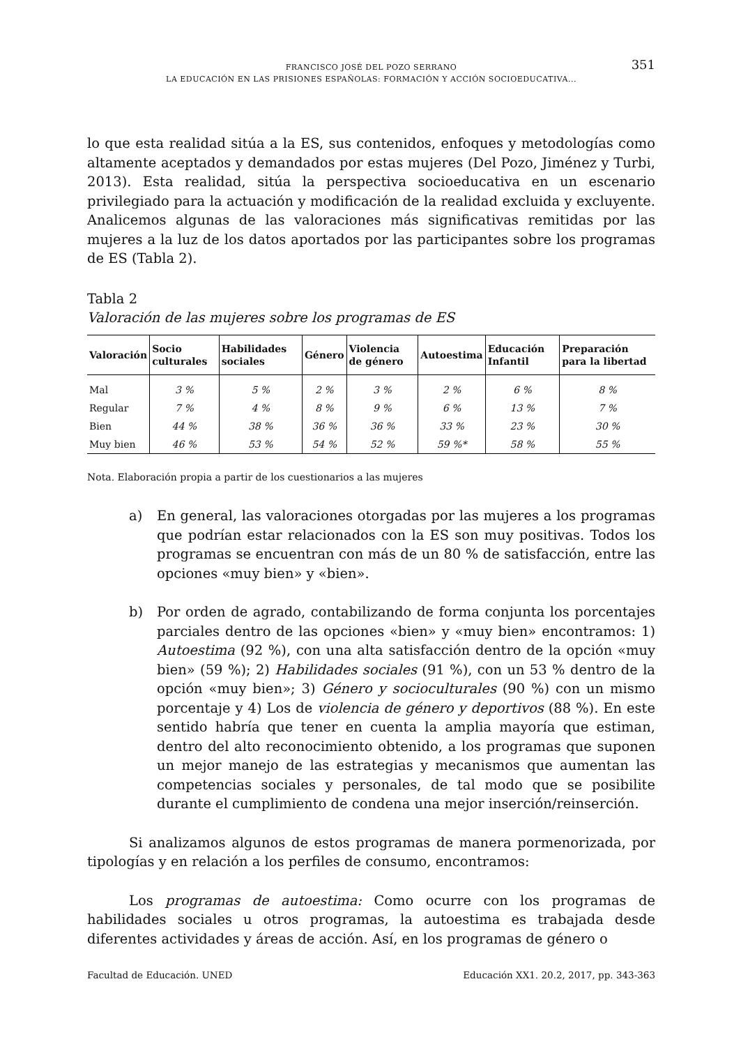351
FRANCISCO JOSÉ DEL POZO SERRANO
LA EDUCACIÓN EN LAS PRISIONES ESPAÑOLAS: FORMACIÓN Y ACCIÓN SOCIOEDUCATIVA...
lo que esta realidad sitúa a la ES, sus contenidos, enfoques y metodologías como altamente aceptados y demandados por estas mujeres (Del Pozo, Jiménez y Turbi, 2013). Esta realidad, sitúa la perspectiva socioeducativa en un escenario privilegiado para la actuación y modificación de la realidad excluida y excluyente. Analicemos algunas de las valoraciones más significativas remitidas por las mujeres a la luz de los datos aportados por las participantes sobre los programas de ES (Tabla 2).
Tabla 2
Valoración de las mujeres sobre los programas de ES
| Valoración | Socio culturales | Habilidades sociales | Género | Violencia de género | Autoestima | Educación Infantil | Preparación para la libertad |
| --- | --- | --- | --- | --- | --- | --- | --- |
| Mal | 3 % | 5 % | 2 % | 3 % | 2 % | 6 % | 8 % |
| Regular | 7 % | 4 % | 8 % | 9 % | 6 % | 13 % | 7 % |
| Bien | 44 % | 38 % | 36 % | 36 % | 33 % | 23 % | 30 % |
| Muy bien | 46 % | 53 % | 54 % | 52 % | 59 %* | 58 % | 55 % |
Nota. Elaboración propia a partir de los cuestionarios a las mujeres
a) En general, las valoraciones otorgadas por las mujeres a los programas que podrían estar relacionados con la ES son muy positivas. Todos los programas se encuentran con más de un 80 % de satisfacción, entre las opciones «muy bien» y «bien».
b) Por orden de agrado, contabilizando de forma conjunta los porcentajes parciales dentro de las opciones «bien» y «muy bien» encontramos: 1) Autoestima (92 %), con una alta satisfacción dentro de la opción «muy bien» (59 %); 2) Habilidades sociales (91 %), con un 53 % dentro de la opción «muy bien»; 3) Género y socioculturales (90 %) con un mismo porcentaje y 4) Los de violencia de género y deportivos (88 %). En este sentido habría que tener en cuenta la amplia mayoría que estiman, dentro del alto reconocimiento obtenido, a los programas que suponen un mejor manejo de las estrategias y mecanismos que aumentan las competencias sociales y personales, de tal modo que se posibilite durante el cumplimiento de condena una mejor inserción/reinserción.
Si analizamos algunos de estos programas de manera pormenorizada, por tipologías y en relación a los perfiles de consumo, encontramos:
Los programas de autoestima: Como ocurre con los programas de habilidades sociales u otros programas, la autoestima es trabajada desde diferentes actividades y áreas de acción. Así, en los programas de género o
Facultad de Educación. UNED Educación XX1. 20.2, 2017, pp. 343-363